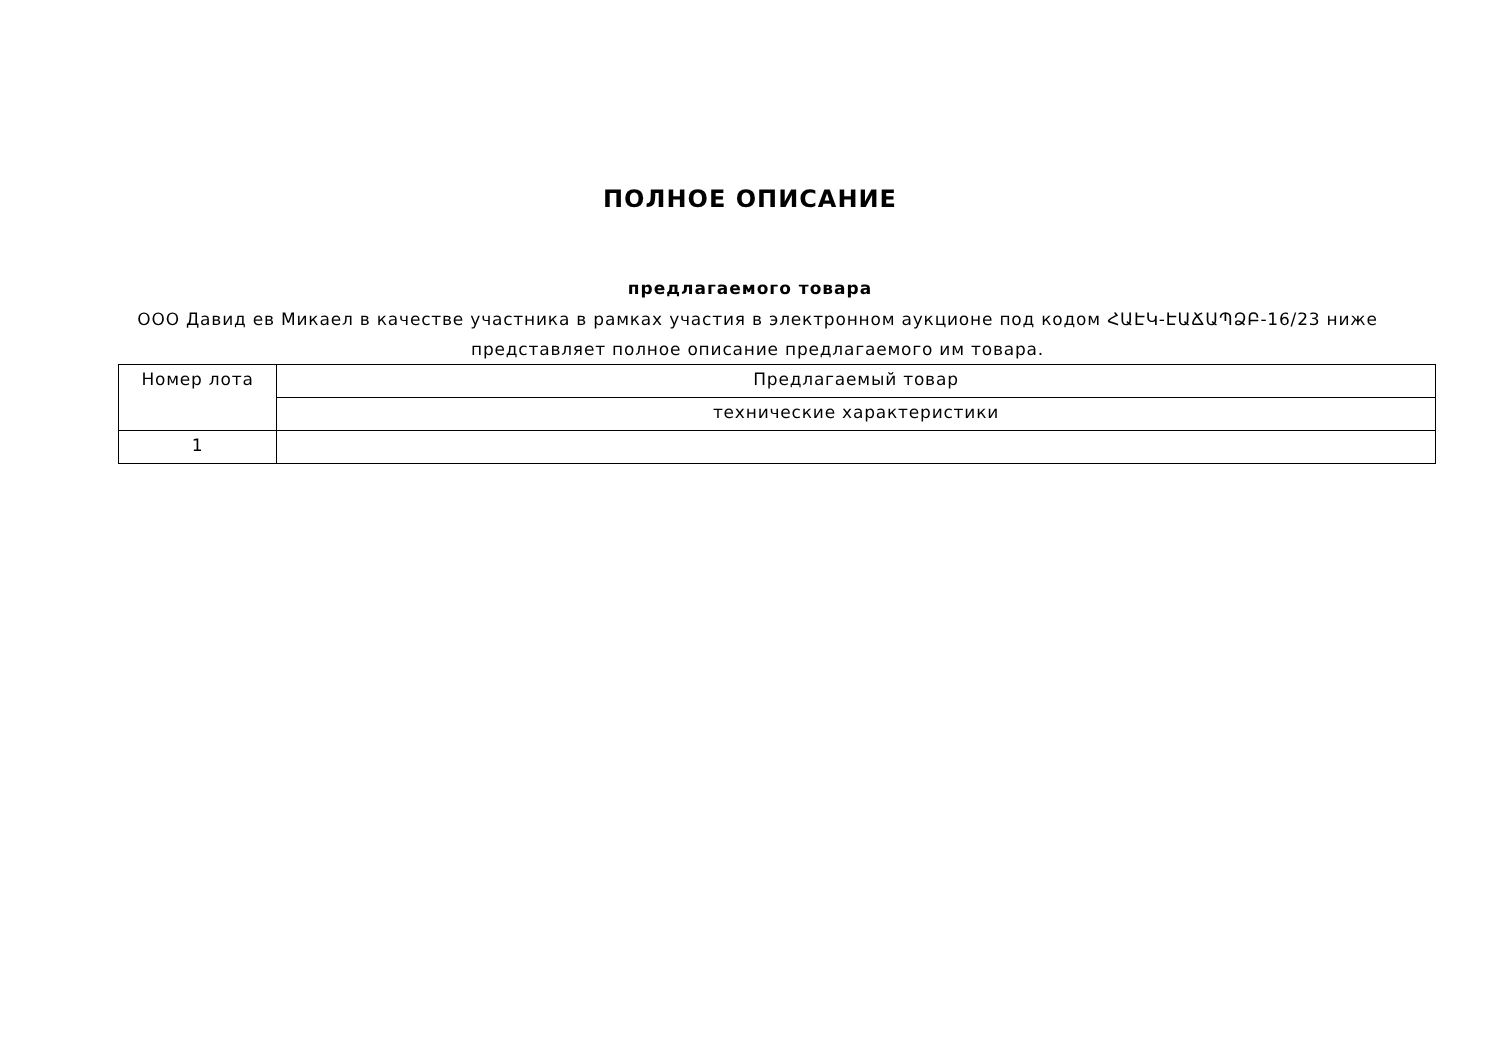ПОЛНОЕ ОПИСАНИЕ
предлагаемого товара
ООО Давид ев Микаел в качестве участника в рамках участия в электронном аукционе под кодом ՀԱԷԿ-ԷԱՃԱՊՁԲ-16/23 ниже представляет полное описание предлагаемого им товара.
| Номер лота | Предлагаемый товар |
| --- | --- |
| | технические характеристики |
| 1 | |